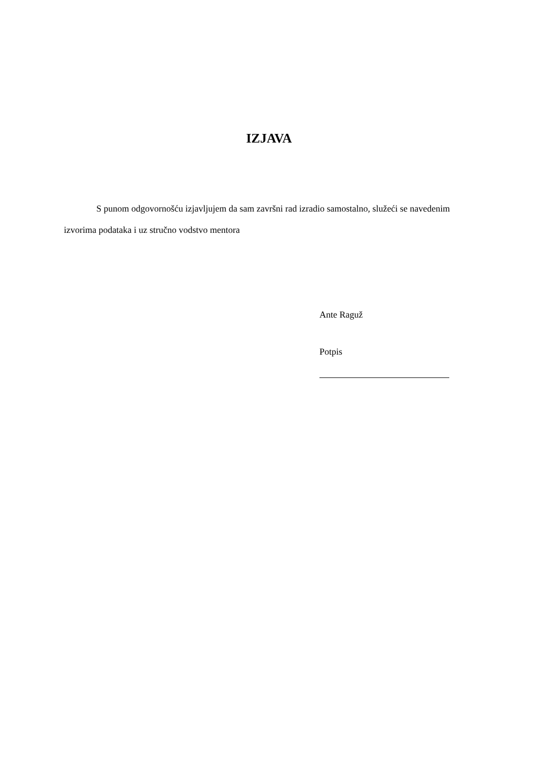IZJAVA
S punom odgovornošću izjavljujem da sam završni rad izradio samostalno, služeći se navedenim izvorima podataka i uz stručno vodstvo mentora
Ante Raguž
Potpis